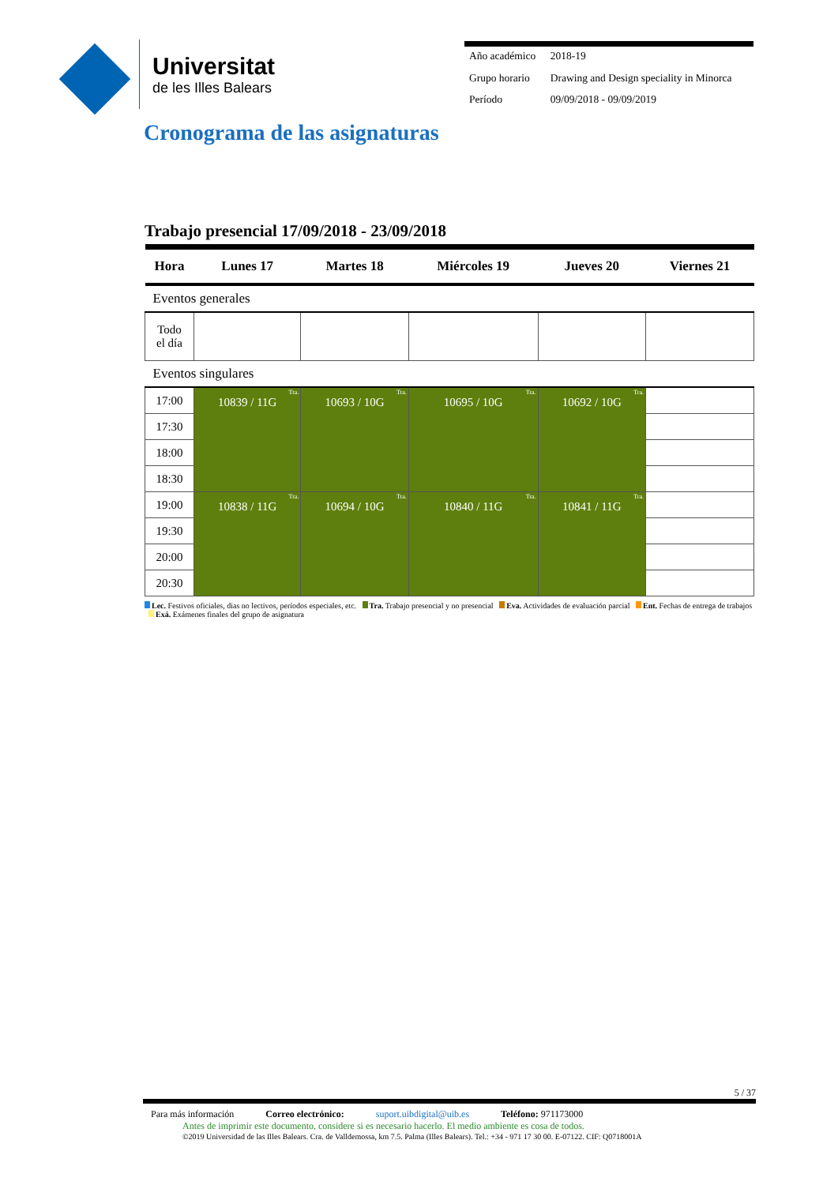Universitat
de les Illes Balears
| Año académico | 2018-19 |
| Grupo horario | Drawing and Design speciality in Minorca |
| Período | 09/09/2018 - 09/09/2019 |
Cronograma de las asignaturas
Trabajo presencial 17/09/2018 - 23/09/2018
| Hora | Lunes 17 | Martes 18 | Miércoles 19 | Jueves 20 | Viernes 21 |
| --- | --- | --- | --- | --- | --- |
| Eventos generales | | | | | |
| Todo el día | | | | | |
| Eventos singulares | | | | | |
| 17:00 | Tra. 10839 / 11G | Tra. 10693 / 10G | Tra. 10695 / 10G | Tra. 10692 / 10G | |
| 17:30 | | | | | |
| 18:00 | | | | | |
| 18:30 | | | | | |
| 19:00 | Tra. 10838 / 11G | Tra. 10694 / 10G | Tra. 10840 / 11G | Tra. 10841 / 11G | |
| 19:30 | | | | | |
| 20:00 | | | | | |
| 20:30 | | | | | |
Lec. Festivos oficiales, dias no lectivos, períodos especiales, etc. Tra. Trabajo presencial y no presencial Eva. Actividades de evaluación parcial Ent. Fechas de entrega de trabajos Exá. Exámenes finales del grupo de asignatura
5 / 37
Para más información Correo electrónico: suport.uibdigital@uib.es Teléfono: 971173000
Antes de imprimir este documento, considere si es necesario hacerlo. El medio ambiente es cosa de todos.
©2019 Universidad de las Illes Balears. Cra. de Valldemossa, km 7.5. Palma (Illes Balears). Tel.: +34 - 971 17 30 00. E-07122. CIF: Q0718001A